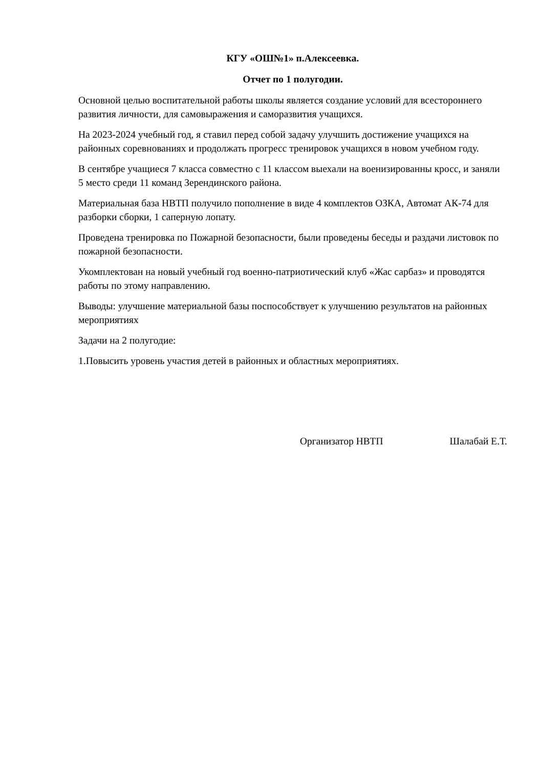КГУ «ОШ№1» п.Алексеевка.
Отчет по 1 полугодии.
Основной целью воспитательной работы школы является создание условий для всестороннего развития личности, для самовыражения и саморазвития учащихся.
На 2023-2024 учебный год, я ставил перед собой задачу улучшить достижение учащихся на районных соревнованиях и продолжать прогресс тренировок учащихся в новом учебном году.
В сентябре учащиеся 7 класса совместно с 11 классом выехали на военизированны кросс, и заняли 5 место среди 11 команд Зерендинского района.
Материальная база НВТП получило пополнение в виде 4 комплектов ОЗКА, Автомат АК-74 для разборки сборки, 1 саперную лопату.
Проведена тренировка по Пожарной безопасности, были проведены беседы и раздачи листовок по пожарной безопасности.
Укомплектован на новый учебный год военно-патриотический клуб «Жас сарбаз» и проводятся работы по этому направлению.
Выводы: улучшение материальной базы поспособствует к улучшению результатов на районных мероприятиях
Задачи на 2 полугодие:
1.Повысить уровень участия детей в районных и областных мероприятиях.
Организатор НВТП Шалабай Е.Т.